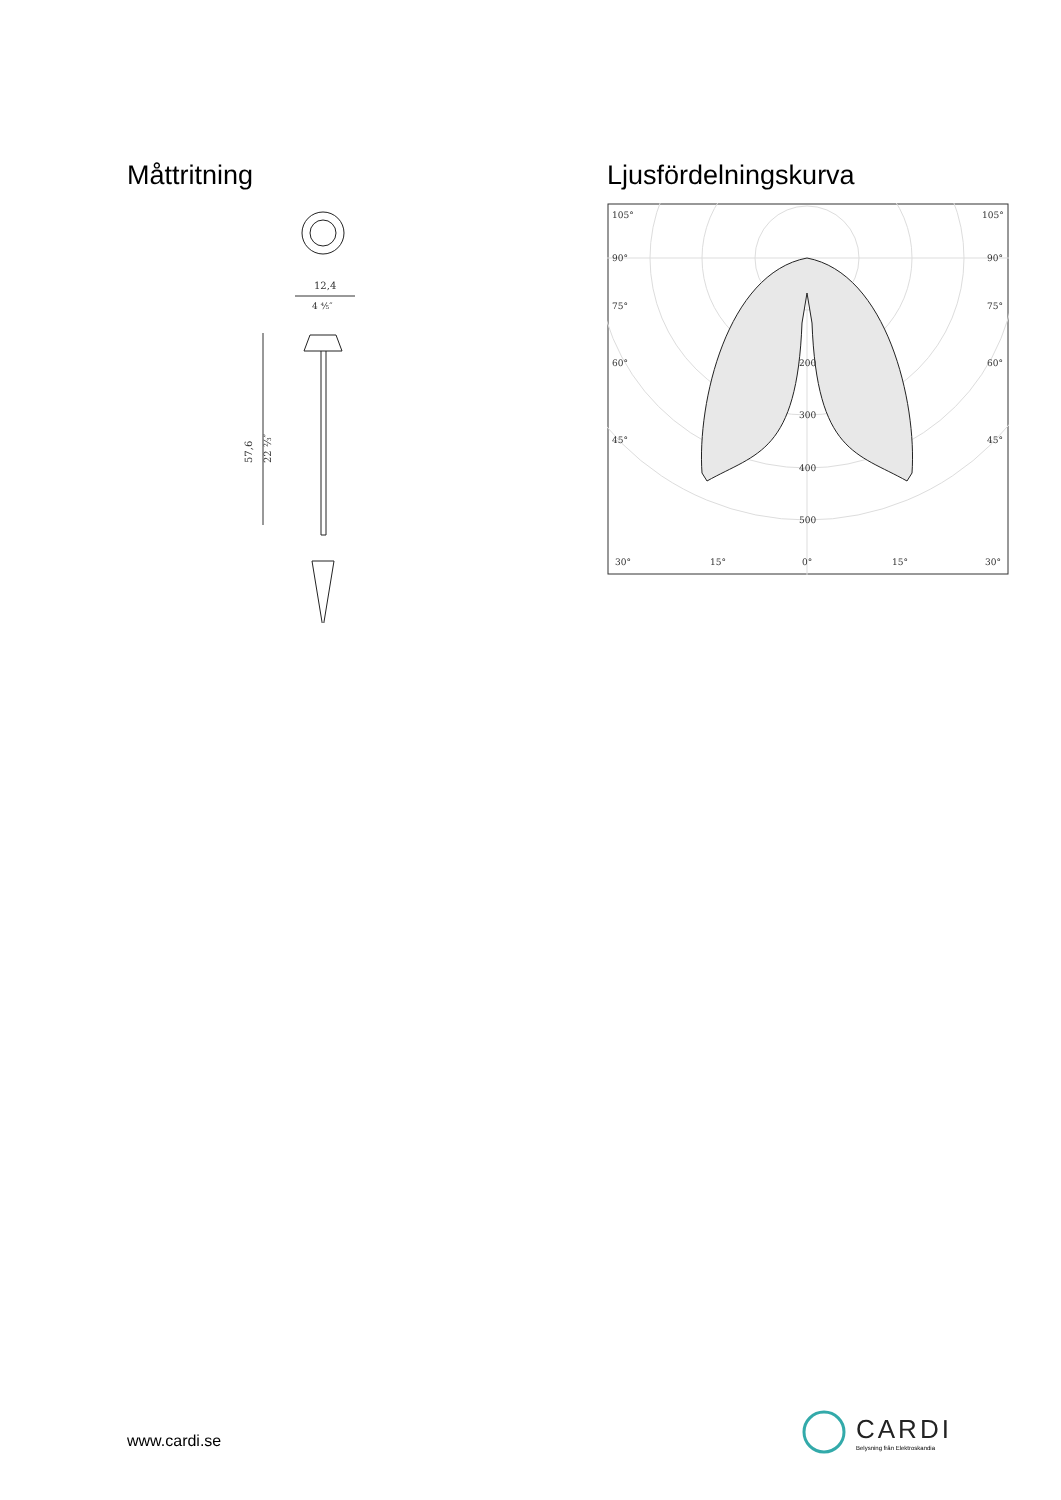Måttritning
12,4
4 ⅘″
57,6
22 ⅔″
Ljusfördelningskurva
105°
105°
90°
90°
75°
75°
60°
60°
45°
45°
200
300
400
500
30°
15°
0°
15°
30°
www.cardi.se
CARDI
Belysning från Elektroskandia